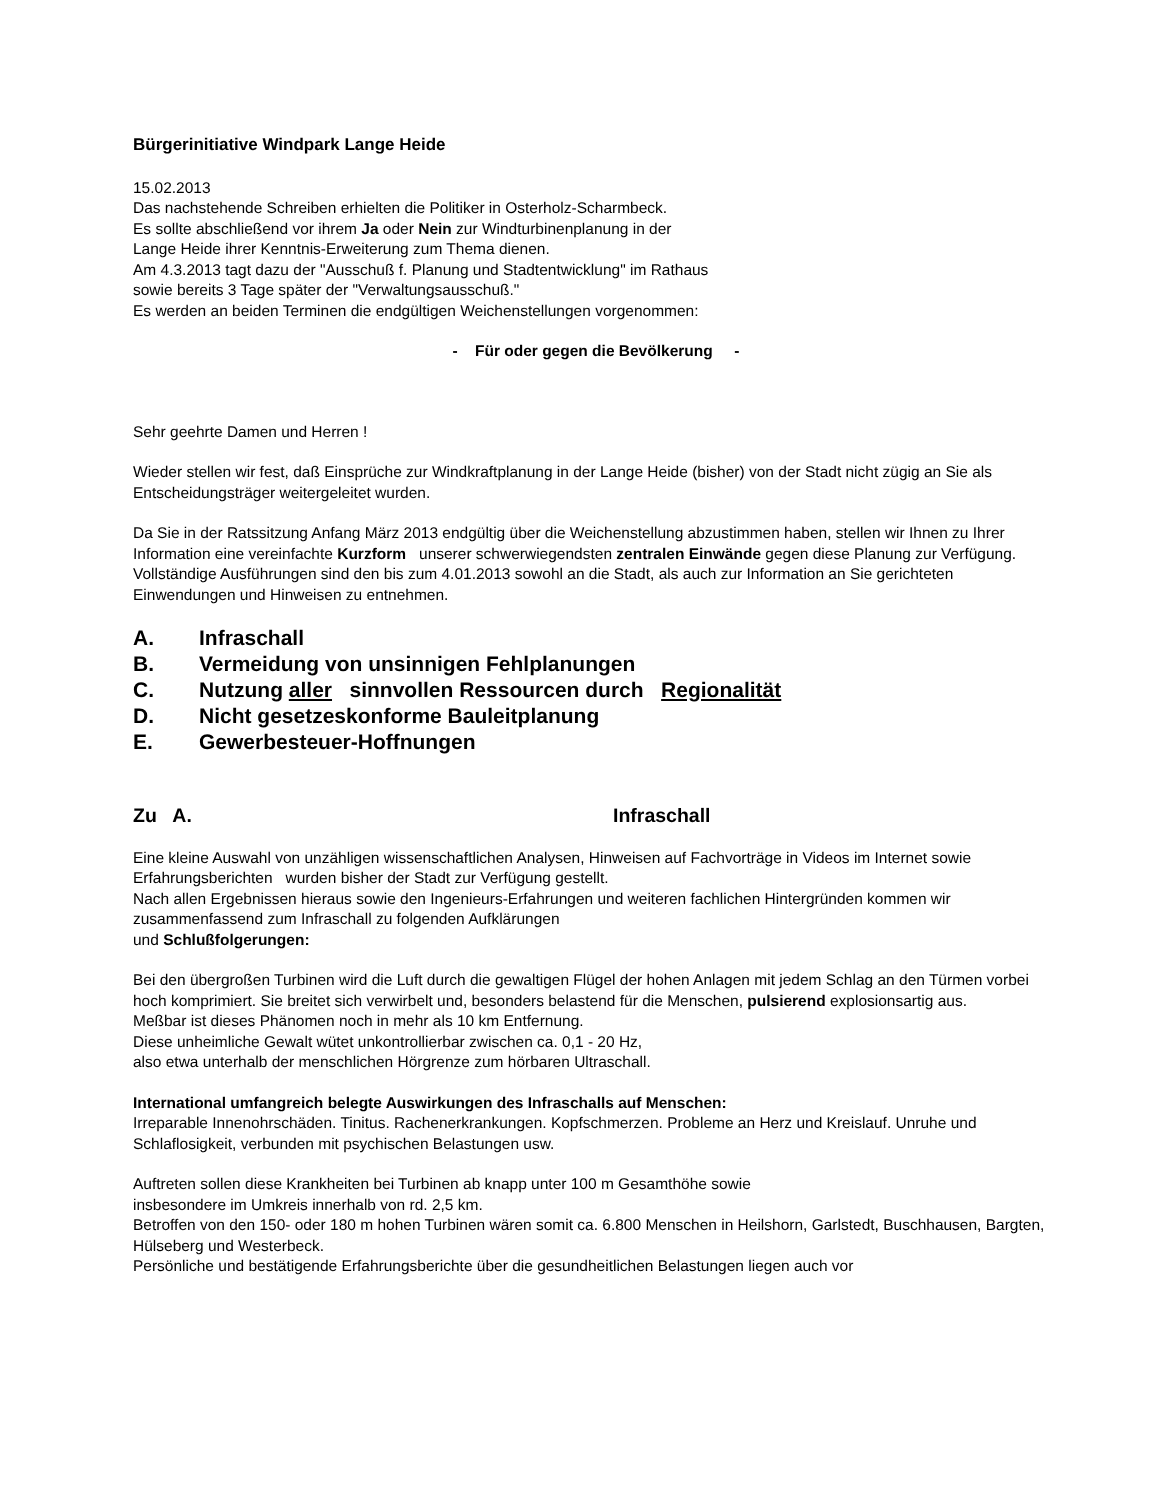Bürgerinitiative Windpark Lange Heide
15.02.2013
Das nachstehende Schreiben erhielten die Politiker in Osterholz-Scharmbeck.
Es sollte abschließend vor ihrem Ja oder Nein zur Windturbinenplanung in der
Lange Heide ihrer Kenntnis-Erweiterung zum Thema dienen.
Am 4.3.2013 tagt dazu der "Ausschuß f. Planung und Stadtentwicklung" im Rathaus
sowie bereits 3 Tage später der "Verwaltungsausschuß."
Es werden an beiden Terminen die endgültigen Weichenstellungen vorgenommen:
- Für oder gegen die Bevölkerung -
Sehr geehrte Damen und Herren !
Wieder stellen wir fest, daß Einsprüche zur Windkraftplanung in der Lange Heide (bisher) von der Stadt nicht zügig an Sie als Entscheidungsträger weitergeleitet wurden.
Da Sie in der Ratssitzung Anfang März 2013 endgültig über die Weichenstellung abzustimmen haben, stellen wir Ihnen zu Ihrer Information eine vereinfachte Kurzform unserer schwerwiegendsten zentralen Einwände gegen diese Planung zur Verfügung.
Vollständige Ausführungen sind den bis zum 4.01.2013 sowohl an die Stadt, als auch zur Information an Sie gerichteten Einwendungen und Hinweisen zu entnehmen.
A. Infraschall
B. Vermeidung von unsinnigen Fehlplanungen
C. Nutzung aller sinnvollen Ressourcen durch Regionalität
D. Nicht gesetzeskonforme Bauleitplanung
E. Gewerbesteuer-Hoffnungen
Zu A. Infraschall
Eine kleine Auswahl von unzähligen wissenschaftlichen Analysen, Hinweisen auf Fachvorträge in Videos im Internet sowie Erfahrungsberichten wurden bisher der Stadt zur Verfügung gestellt.
Nach allen Ergebnissen hieraus sowie den Ingenieurs-Erfahrungen und weiteren fachlichen Hintergründen kommen wir zusammenfassend zum Infraschall zu folgenden Aufklärungen
und Schlußfolgerungen:
Bei den übergroßen Turbinen wird die Luft durch die gewaltigen Flügel der hohen Anlagen mit jedem Schlag an den Türmen vorbei hoch komprimiert. Sie breitet sich verwirbelt und, besonders belastend für die Menschen, pulsierend explosionsartig aus.
Meßbar ist dieses Phänomen noch in mehr als 10 km Entfernung.
Diese unheimliche Gewalt wütet unkontrollierbar zwischen ca. 0,1 - 20 Hz,
also etwa unterhalb der menschlichen Hörgrenze zum hörbaren Ultraschall.
International umfangreich belegte Auswirkungen des Infraschalls auf Menschen:
Irreparable Innenohrschäden. Tinitus. Rachenerkrankungen. Kopfschmerzen. Probleme an Herz und Kreislauf. Unruhe und Schlaflosigkeit, verbunden mit psychischen Belastungen usw.
Auftreten sollen diese Krankheiten bei Turbinen ab knapp unter 100 m Gesamthöhe sowie
insbesondere im Umkreis innerhalb von rd. 2,5 km.
Betroffen von den 150- oder 180 m hohen Turbinen wären somit ca. 6.800 Menschen in Heilshorn, Garlstedt, Buschhausen, Bargten, Hülseberg und Westerbeck.
Persönliche und bestätigende Erfahrungsberichte über die gesundheitlichen Belastungen liegen auch vor